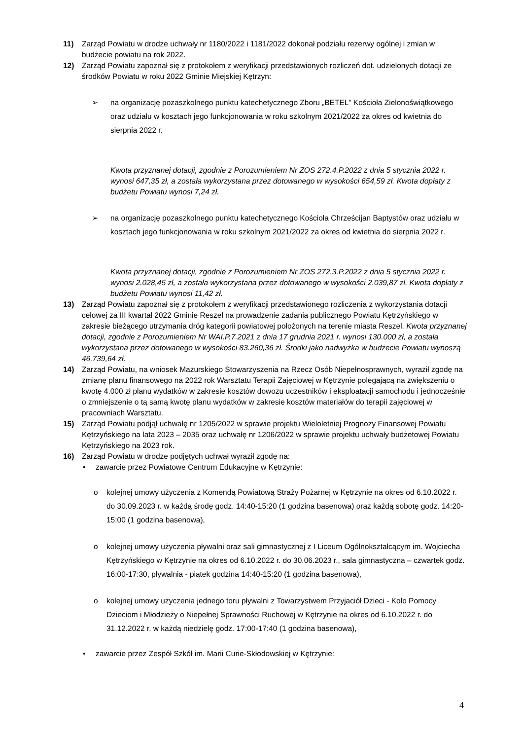11) Zarząd Powiatu w drodze uchwały nr 1180/2022 i 1181/2022 dokonał podziału rezerwy ogólnej i zmian w budżecie powiatu na rok 2022.
12) Zarząd Powiatu zapoznał się z protokołem z weryfikacji przedstawionych rozliczeń dot. udzielonych dotacji ze środków Powiatu w roku 2022 Gminie Miejskiej Kętrzyn:
➢ na organizację pozaszkolnego punktu katechetycznego Zboru „BETEL” Kościoła Zielonoświątkowego oraz udziału w kosztach jego funkcjonowania w roku szkolnym 2021/2022 za okres od kwietnia do sierpnia 2022 r.
Kwota przyznanej dotacji, zgodnie z Porozumieniem Nr ZOS 272.4.P.2022 z dnia 5 stycznia 2022 r. wynosi 647,35 zł, a została wykorzystana przez dotowanego w wysokości 654,59 zł. Kwota dopłaty z budżetu Powiatu wynosi 7,24 zł.
➢ na organizację pozaszkolnego punktu katechetycznego Kościoła Chrześcijan Baptystów oraz udziału w kosztach jego funkcjonowania w roku szkolnym 2021/2022 za okres od kwietnia do sierpnia 2022 r.
Kwota przyznanej dotacji, zgodnie z Porozumieniem Nr ZOS 272.3.P.2022 z dnia 5 stycznia 2022 r. wynosi 2.028,45 zł, a została wykorzystana przez dotowanego w wysokości 2.039,87 zł. Kwota dopłaty z budżetu Powiatu wynosi 11,42 zł.
13) Zarząd Powiatu zapoznał się z protokołem z weryfikacji przedstawionego rozliczenia z wykorzystania dotacji celowej za III kwartał 2022 Gminie Reszel na prowadzenie zadania publicznego Powiatu Kętrzyńskiego w zakresie bieżącego utrzymania dróg kategorii powiatowej położonych na terenie miasta Reszel. Kwota przyznanej dotacji, zgodnie z Porozumieniem Nr WAI.P.7.2021 z dnia 17 grudnia 2021 r. wynosi 130.000 zł, a została wykorzystana przez dotowanego w wysokości 83.260,36 zł. Środki jako nadwyżka w budżecie Powiatu wynoszą 46.739,64 zł.
14) Zarząd Powiatu, na wniosek Mazurskiego Stowarzyszenia na Rzecz Osób Niepełnosprawnych, wyraził zgodę na zmianę planu finansowego na 2022 rok Warsztatu Terapii Zajęciowej w Kętrzynie polegającą na zwiększeniu o kwotę 4.000 zł planu wydatków w zakresie kosztów dowozu uczestników i eksploatacji samochodu i jednocześnie o zmniejszenie o tą samą kwotę planu wydatków w zakresie kosztów materiałów do terapii zajęciowej w pracowniach Warsztatu.
15) Zarząd Powiatu podjął uchwałę nr 1205/2022 w sprawie projektu Wieloletniej Prognozy Finansowej Powiatu Kętrzyńskiego na lata 2023 – 2035 oraz uchwałę nr 1206/2022 w sprawie projektu uchwały budżetowej Powiatu Kętrzyńskiego na 2023 rok.
16) Zarząd Powiatu w drodze podjętych uchwał wyraził zgodę na:
• zawarcie przez Powiatowe Centrum Edukacyjne w Kętrzynie:
o kolejnej umowy użyczenia z Komendą Powiatową Straży Pożarnej w Kętrzynie na okres od 6.10.2022 r. do 30.09.2023 r. w każdą środę godz. 14:40-15:20 (1 godzina basenowa) oraz każdą sobotę godz. 14:20-15:00 (1 godzina basenowa),
o kolejnej umowy użyczenia pływalni oraz sali gimnastycznej z I Liceum Ogólnokształcącym im. Wojciecha Kętrzyńskiego w Kętrzynie na okres od 6.10.2022 r. do 30.06.2023 r., sala gimnastyczna – czwartek godz. 16:00-17:30, pływalnia - piątek godzina 14:40-15:20 (1 godzina basenowa),
o kolejnej umowy użyczenia jednego toru pływalni z Towarzystwem Przyjaciół Dzieci - Koło Pomocy Dzieciom i Młodzieży o Niepełnej Sprawności Ruchowej w Kętrzynie na okres od 6.10.2022 r. do 31.12.2022 r. w każdą niedzielę godz. 17:00-17:40 (1 godzina basenowa),
• zawarcie przez Zespół Szkół im. Marii Curie-Skłodowskiej w Kętrzynie:
4